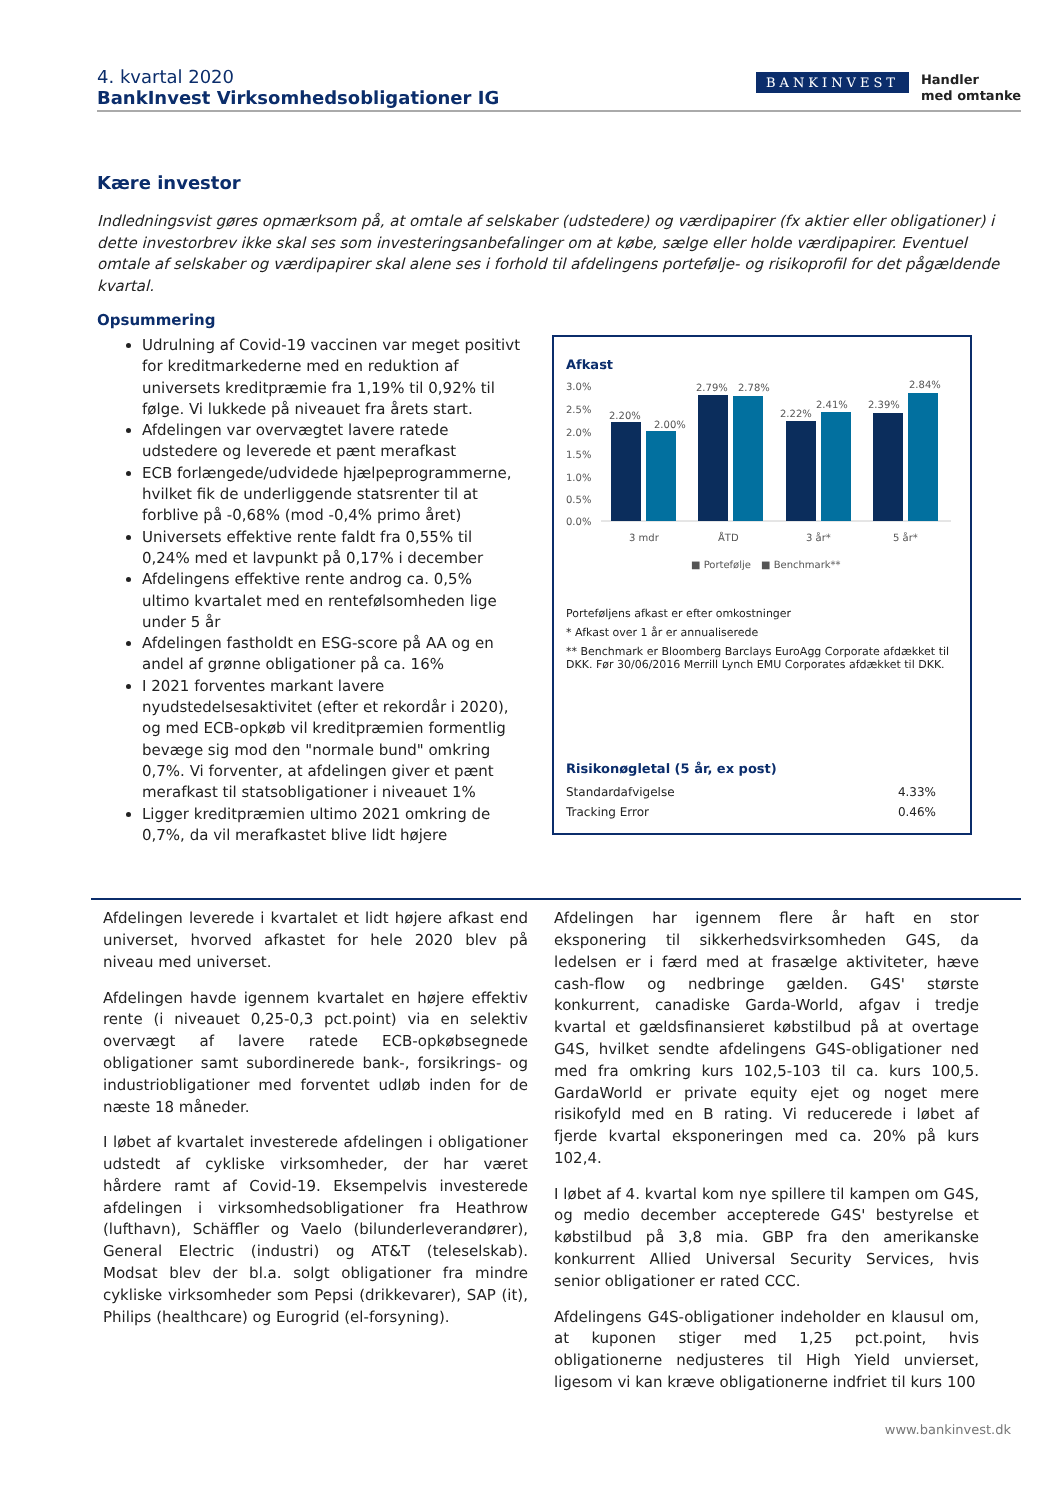4. kvartal 2020
BankInvest Virksomhedsobligationer IG
BANKINVEST
Handler
med omtanke
Kære investor
Indledningsvist gøres opmærksom på, at omtale af selskaber (udstedere) og værdipapirer (fx aktier eller obligationer) i dette investorbrev ikke skal ses som investeringsanbefalinger om at købe, sælge eller holde værdipapirer. Eventuel omtale af selskaber og værdipapirer skal alene ses i forhold til afdelingens portefølje- og risikoprofil for det pågældende kvartal.
Opsummering
Udrulning af Covid-19 vaccinen var meget positivt for kreditmarkederne med en reduktion af universets kreditpræmie fra 1,19% til 0,92% til følge. Vi lukkede på niveauet fra årets start.
Afdelingen var overvægtet lavere ratede udstedere og leverede et pænt merafkast
ECB forlængede/udvidede hjælpeprogrammerne, hvilket fik de underliggende statsrenter til at forblive på -0,68% (mod -0,4% primo året)
Universets effektive rente faldt fra 0,55% til 0,24% med et lavpunkt på 0,17% i december
Afdelingens effektive rente androg ca. 0,5% ultimo kvartalet med en rentefølsomheden lige under 5 år
Afdelingen fastholdt en ESG-score på AA og en andel af grønne obligationer på ca. 16%
I 2021 forventes markant lavere nyudstedelsesaktivitet (efter et rekordår i 2020), og med ECB-opkøb vil kreditpræmien formentlig bevæge sig mod den "normale bund" omkring 0,7%. Vi forventer, at afdelingen giver et pænt merafkast til statsobligationer i niveauet 1%
Ligger kreditpræmien ultimo 2021 omkring de 0,7%, da vil merafkastet blive lidt højere
Afkast
3.0%
2.5%
2.0%
1.5%
1.0%
0.5%
0.0%
2.20%
2.00%
2.79%
2.78%
2.22%
2.41%
2.39%
2.84%
3 mdr
ÅTD
3 år*
5 år*
■ Portefølje
■ Benchmark**
Porteføljens afkast er efter omkostninger
* Afkast over 1 år er annualiserede
** Benchmark er Bloomberg Barclays EuroAgg Corporate afdækket til DKK. Før 30/06/2016 Merrill Lynch EMU Corporates afdækket til DKK.
Risikonøgletal (5 år, ex post)
| Standardafvigelse | 4.33% |
| Tracking Error | 0.46% |
Afdelingen leverede i kvartalet et lidt højere afkast end universet, hvorved afkastet for hele 2020 blev på niveau med universet.
Afdelingen havde igennem kvartalet en højere effektiv rente (i niveauet 0,25-0,3 pct.point) via en selektiv overvægt af lavere ratede ECB-opkøbsegnede obligationer samt subordinerede bank-, forsikrings- og industriobligationer med forventet udløb inden for de næste 18 måneder.
I løbet af kvartalet investerede afdelingen i obligationer udstedt af cykliske virksomheder, der har været hårdere ramt af Covid-19. Eksempelvis investerede afdelingen i virksomhedsobligationer fra Heathrow (lufthavn), Schäffler og Vaelo (bilunderleverandører), General Electric (industri) og AT&T (teleselskab). Modsat blev der bl.a. solgt obligationer fra mindre cykliske virksomheder som Pepsi (drikkevarer), SAP (it), Philips (healthcare) og Eurogrid (el-forsyning).
Afdelingen har igennem flere år haft en stor eksponering til sikkerhedsvirksomheden G4S, da ledelsen er i færd med at frasælge aktiviteter, hæve cash-flow og nedbringe gælden. G4S' største konkurrent, canadiske Garda-World, afgav i tredje kvartal et gældsfinansieret købstilbud på at overtage G4S, hvilket sendte afdelingens G4S-obligationer ned med fra omkring kurs 102,5-103 til ca. kurs 100,5. GardaWorld er private equity ejet og noget mere risikofyld med en B rating. Vi reducerede i løbet af fjerde kvartal eksponeringen med ca. 20% på kurs 102,4.
I løbet af 4. kvartal kom nye spillere til kampen om G4S, og medio december accepterede G4S' bestyrelse et købstilbud på 3,8 mia. GBP fra den amerikanske konkurrent Allied Universal Security Services, hvis senior obligationer er rated CCC.
Afdelingens G4S-obligationer indeholder en klausul om, at kuponen stiger med 1,25 pct.point, hvis obligationerne nedjusteres til High Yield unvierset, ligesom vi kan kræve obligationerne indfriet til kurs 100
www.bankinvest.dk